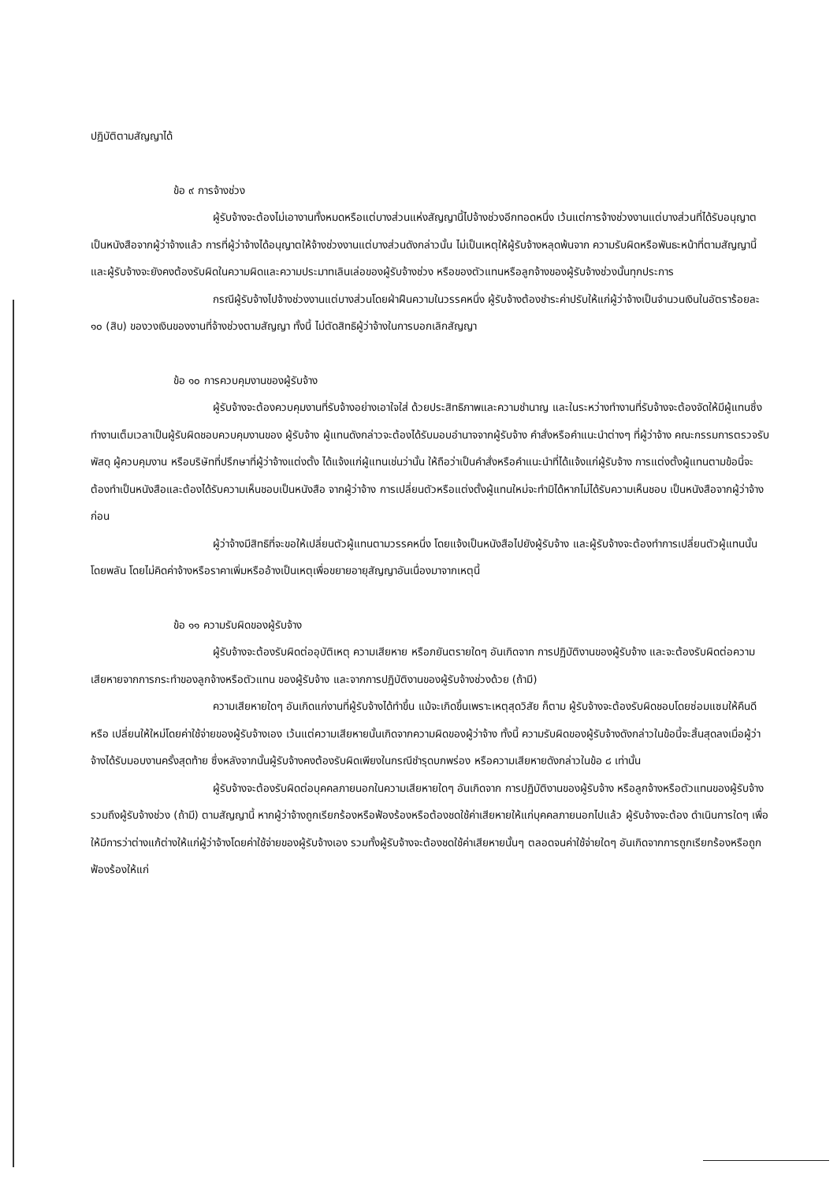ปฏิบัติตามสัญญาได้
ข้อ ๙ การจ้างช่วง
ผู้รับจ้างจะต้องไม่เอางานทั้งหมดหรือแต่บางส่วนแห่งสัญญานี้ไปจ้างช่วงอีกทอดหนึ่ง เว้นแต่การจ้างช่วงงานแต่บางส่วนที่ได้รับอนุญาตเป็นหนังสือจากผู้ว่าจ้างแล้ว การที่ผู้ว่าจ้างได้อนุญาตให้จ้างช่วงงานแต่บางส่วนดังกล่าวนั้น ไม่เป็นเหตุให้ผู้รับจ้างหลุดพ้นจาก ความรับผิดหรือพันธะหน้าที่ตามสัญญานี้ และผู้รับจ้างจะยังคงต้องรับผิดในความผิดและความประมาทเลินเล่อของผู้รับจ้างช่วง หรือของตัวแทนหรือลูกจ้างของผู้รับจ้างช่วงนั้นทุกประการ
กรณีผู้รับจ้างไปจ้างช่วงงานแต่บางส่วนโดยฝ่าฝืนความในวรรคหนึ่ง ผู้รับจ้างต้องชำระค่าปรับให้แก่ผู้ว่าจ้างเป็นจำนวนเงินในอัตราร้อยละ ๑๐ (สิบ) ของวงเงินของงานที่จ้างช่วงตามสัญญา ทั้งนี้ ไม่ตัดสิทธิผู้ว่าจ้างในการบอกเลิกสัญญา
ข้อ ๑๐ การควบคุมงานของผู้รับจ้าง
ผู้รับจ้างจะต้องควบคุมงานที่รับจ้างอย่างเอาใจใส่ ด้วยประสิทธิภาพและความชำนาญ และในระหว่างทำงานที่รับจ้างจะต้องจัดให้มีผู้แทนซึ่งทำงานเต็มเวลาเป็นผู้รับผิดชอบควบคุมงานของ ผู้รับจ้าง ผู้แทนดังกล่าวจะต้องได้รับมอบอำนาจจากผู้รับจ้าง คำสั่งหรือคำแนะนำต่างๆ ที่ผู้ว่าจ้าง คณะกรรมการตรวจรับพัสดุ ผู้ควบคุมงาน หรือบริษัทที่ปรึกษาที่ผู้ว่าจ้างแต่งตั้ง ได้แจ้งแก่ผู้แทนเช่นว่านั้น ให้ถือว่าเป็นคำสั่งหรือคำแนะนำที่ได้แจ้งแก่ผู้รับจ้าง การแต่งตั้งผู้แทนตามข้อนี้จะต้องทำเป็นหนังสือและต้องได้รับความเห็นชอบเป็นหนังสือ จากผู้ว่าจ้าง การเปลี่ยนตัวหรือแต่งตั้งผู้แทนใหม่จะทำมิได้หากไม่ได้รับความเห็นชอบ เป็นหนังสือจากผู้ว่าจ้างก่อน
ผู้ว่าจ้างมีสิทธิที่จะขอให้เปลี่ยนตัวผู้แทนตามวรรคหนึ่ง โดยแจ้งเป็นหนังสือไปยังผู้รับจ้าง และผู้รับจ้างจะต้องทำการเปลี่ยนตัวผู้แทนนั้นโดยพลัน โดยไม่คิดค่าจ้างหรือราคาเพิ่มหรืออ้างเป็นเหตุเพื่อขยายอายุสัญญาอันเนื่องมาจากเหตุนี้
ข้อ ๑๑ ความรับผิดของผู้รับจ้าง
ผู้รับจ้างจะต้องรับผิดต่ออุบัติเหตุ ความเสียหาย หรือภยันตรายใดๆ อันเกิดจาก การปฏิบัติงานของผู้รับจ้าง และจะต้องรับผิดต่อความเสียหายจากการกระทำของลูกจ้างหรือตัวแทน ของผู้รับจ้าง และจากการปฏิบัติงานของผู้รับจ้างช่วงด้วย (ถ้ามี)
ความเสียหายใดๆ อันเกิดแก่งานที่ผู้รับจ้างได้ทำขึ้น แม้จะเกิดขึ้นเพราะเหตุสุดวิสัย ก็ตาม ผู้รับจ้างจะต้องรับผิดชอบโดยซ่อมแซมให้คืนดีหรือ เปลี่ยนให้ใหม่โดยค่าใช้จ่ายของผู้รับจ้างเอง เว้นแต่ความเสียหายนั้นเกิดจากความผิดของผู้ว่าจ้าง ทั้งนี้ ความรับผิดของผู้รับจ้างดังกล่าวในข้อนี้จะสิ้นสุดลงเมื่อผู้ว่าจ้างได้รับมอบงานครั้งสุดท้าย ซึ่งหลังจากนั้นผู้รับจ้างคงต้องรับผิดเพียงในกรณีชำรุดบกพร่อง หรือความเสียหายดังกล่าวในข้อ ๘ เท่านั้น
ผู้รับจ้างจะต้องรับผิดต่อบุคคลภายนอกในความเสียหายใดๆ อันเกิดจาก การปฏิบัติงานของผู้รับจ้าง หรือลูกจ้างหรือตัวแทนของผู้รับจ้าง รวมถึงผู้รับจ้างช่วง (ถ้ามี) ตามสัญญานี้ หากผู้ว่าจ้างถูกเรียกร้องหรือฟ้องร้องหรือต้องชดใช้ค่าเสียหายให้แก่บุคคลภายนอกไปแล้ว ผู้รับจ้างจะต้อง ดำเนินการใดๆ เพื่อให้มีการว่าต่างแก้ต่างให้แก่ผู้ว่าจ้างโดยค่าใช้จ่ายของผู้รับจ้างเอง รวมทั้งผู้รับจ้างจะต้องชดใช้ค่าเสียหายนั้นๆ ตลอดจนค่าใช้จ่ายใดๆ อันเกิดจากการถูกเรียกร้องหรือถูกฟ้องร้องให้แก่